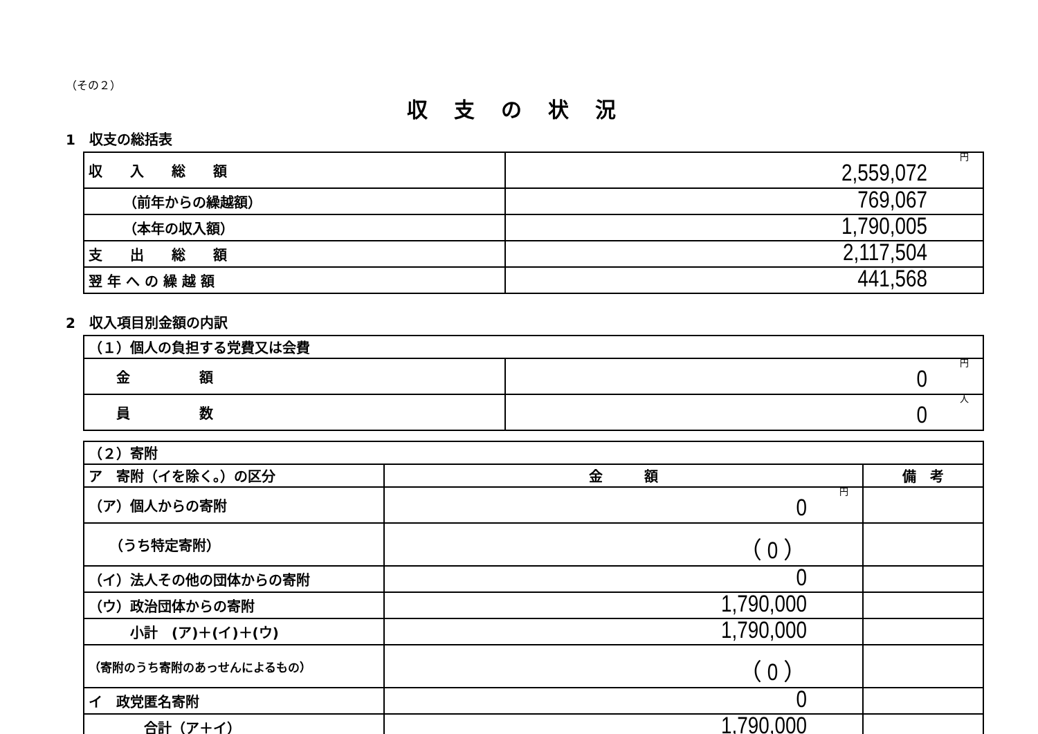（その２）
収支の状況
1　収支の総括表
| 収 入 総 額 | 円 2,559,072 |
| （前年からの繰越額） | 769,067 |
| （本年の収入額） | 1,790,005 |
| 支 出 総 額 | 2,117,504 |
| 翌 年 へ の 繰 越 額 | 441,568 |
2　収入項目別金額の内訳
| （１）個人の負担する党費又は会費 | |
| 金 額 | 円 0 |
| 員 数 | 人 0 |
| （２）寄附 | | |
| ア 寄附（イを除く。）の区分 | 金 額 | 備 考 |
| （ア）個人からの寄附 | 円 0 | |
| （うち特定寄附） | （ 0 ） | |
| （イ）法人その他の団体からの寄附 | 0 | |
| （ウ）政治団体からの寄附 | 1,790,000 | |
| 小計 (ア)＋(イ)＋(ウ) | 1,790,000 | |
| （寄附のうち寄附のあっせんによるもの） | （ 0 ） | |
| イ 政党匿名寄附 | 0 | |
| 合計（ア＋イ） | 1,790,000 | |